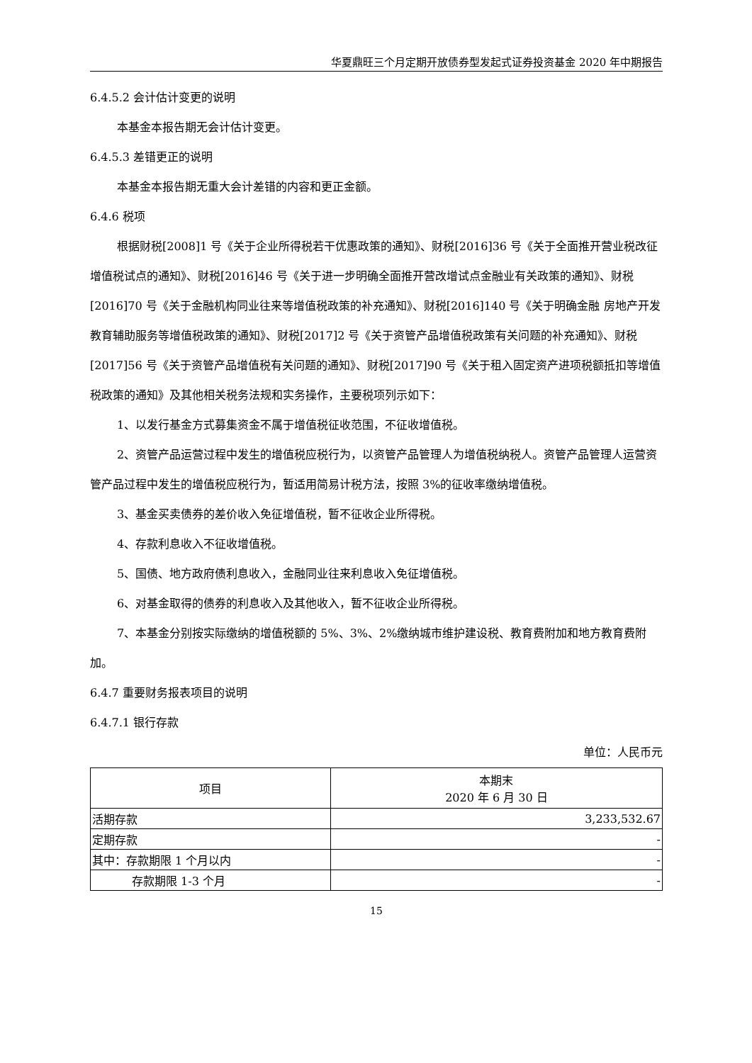华夏鼎旺三个月定期开放债券型发起式证券投资基金 2020 年中期报告
6.4.5.2 会计估计变更的说明
本基金本报告期无会计估计变更。
6.4.5.3 差错更正的说明
本基金本报告期无重大会计差错的内容和更正金额。
6.4.6 税项
根据财税[2008]1 号《关于企业所得税若干优惠政策的通知》、财税[2016]36 号《关于全面推开营业税改征增值税试点的通知》、财税[2016]46 号《关于进一步明确全面推开营改增试点金融业有关政策的通知》、财税[2016]70 号《关于金融机构同业往来等增值税政策的补充通知》、财税[2016]140 号《关于明确金融 房地产开发 教育辅助服务等增值税政策的通知》、财税[2017]2 号《关于资管产品增值税政策有关问题的补充通知》、财税[2017]56 号《关于资管产品增值税有关问题的通知》、财税[2017]90 号《关于租入固定资产进项税额抵扣等增值税政策的通知》及其他相关税务法规和实务操作，主要税项列示如下：
1、以发行基金方式募集资金不属于增值税征收范围，不征收增值税。
2、资管产品运营过程中发生的增值税应税行为，以资管产品管理人为增值税纳税人。资管产品管理人运营资管产品过程中发生的增值税应税行为，暂适用简易计税方法，按照 3%的征收率缴纳增值税。
3、基金买卖债券的差价收入免征增值税，暂不征收企业所得税。
4、存款利息收入不征收增值税。
5、国债、地方政府债利息收入，金融同业往来利息收入免征增值税。
6、对基金取得的债券的利息收入及其他收入，暂不征收企业所得税。
7、本基金分别按实际缴纳的增值税额的 5%、3%、2%缴纳城市维护建设税、教育费附加和地方教育费附加。
6.4.7 重要财务报表项目的说明
6.4.7.1 银行存款
单位：人民币元
| 项目 | 本期末 2020 年 6 月 30 日 |
| --- | --- |
| 活期存款 | 3,233,532.67 |
| 定期存款 | - |
| 其中：存款期限 1 个月以内 | - |
| 存款期限 1-3 个月 | - |
15